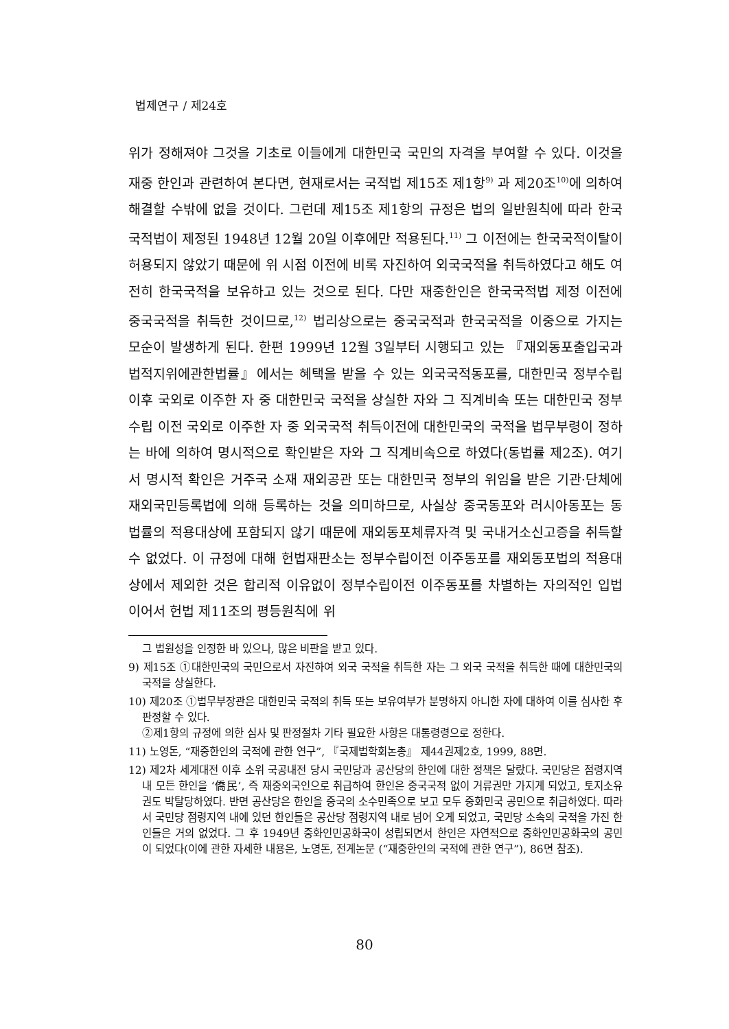법제연구 / 제24호
위가 정해져야 그것을 기초로 이들에게 대한민국 국민의 자격을 부여할 수 있다. 이것을 재중 한인과 관련하여 본다면, 현재로서는 국적법 제15조 제1항<sup>9)</sup> 과 제20조<sup>10)</sup>에 의하여 해결할 수밖에 없을 것이다. 그런데 제15조 제1항의 규정은 법의 일반원칙에 따라 한국국적법이 제정된 1948년 12월 20일 이후에만 적용된다.<sup>11)</sup> 그 이전에는 한국국적이탈이 허용되지 않았기 때문에 위 시점 이전에 비록 자진하여 외국국적을 취득하였다고 해도 여전히 한국국적을 보유하고 있는 것으로 된다. 다만 재중한인은 한국국적법 제정 이전에 중국국적을 취득한 것이므로,<sup>12)</sup> 법리상으로는 중국국적과 한국국적을 이중으로 가지는 모순이 발생하게 된다. 한편 1999년 12월 3일부터 시행되고 있는 『재외동포출입국과법적지위에관한법률』에서는 혜택을 받을 수 있는 외국국적동포를, 대한민국 정부수립 이후 국외로 이주한 자 중 대한민국 국적을 상실한 자와 그 직계비속 또는 대한민국 정부수립 이전 국외로 이주한 자 중 외국국적 취득이전에 대한민국의 국적을 법무부령이 정하는 바에 의하여 명시적으로 확인받은 자와 그 직계비속으로 하였다(동법률 제2조). 여기서 명시적 확인은 거주국 소재 재외공관 또는 대한민국 정부의 위임을 받은 기관·단체에 재외국민등록법에 의해 등록하는 것을 의미하므로, 사실상 중국동포와 러시아동포는 동법률의 적용대상에 포함되지 않기 때문에 재외동포체류자격 및 국내거소신고증을 취득할 수 없었다. 이 규정에 대해 헌법재판소는 정부수립이전 이주동포를 재외동포법의 적용대상에서 제외한 것은 합리적 이유없이 정부수립이전 이주동포를 차별하는 자의적인 입법이어서 헌법 제11조의 평등원칙에 위
그 법원성을 인정한 바 있으나, 많은 비판을 받고 있다.
9) 제15조 ①대한민국의 국민으로서 자진하여 외국 국적을 취득한 자는 그 외국 국적을 취득한 때에 대한민국의 국적을 상실한다.
10) 제20조 ①법무부장관은 대한민국 국적의 취득 또는 보유여부가 분명하지 아니한 자에 대하여 이를 심사한 후 판정할 수 있다.
②제1항의 규정에 의한 심사 및 판정절차 기타 필요한 사항은 대통령령으로 정한다.
11) 노영돈, “재중한인의 국적에 관한 연구”, 『국제법학회논총』 제44권제2호, 1999, 88면.
12) 제2차 세계대전 이후 소위 국공내전 당시 국민당과 공산당의 한인에 대한 정책은 달랐다. 국민당은 점령지역내 모든 한인을 ‘僑民’, 즉 재중외국인으로 취급하여 한인은 중국국적 없이 거류권만 가지게 되었고, 토지소유권도 박탈당하였다. 반면 공산당은 한인을 중국의 소수민족으로 보고 모두 중화민국 공민으로 취급하였다. 따라서 국민당 점령지역 내에 있던 한인들은 공산당 점령지역 내로 넘어 오게 되었고, 국민당 소속의 국적을 가진 한인들은 거의 없었다. 그 후 1949년 중화인민공화국이 성립되면서 한인은 자연적으로 중화인민공화국의 공민이 되었다(이에 관한 자세한 내용은, 노영돈, 전게논문 (“재중한인의 국적에 관한 연구”), 86면 참조).
80